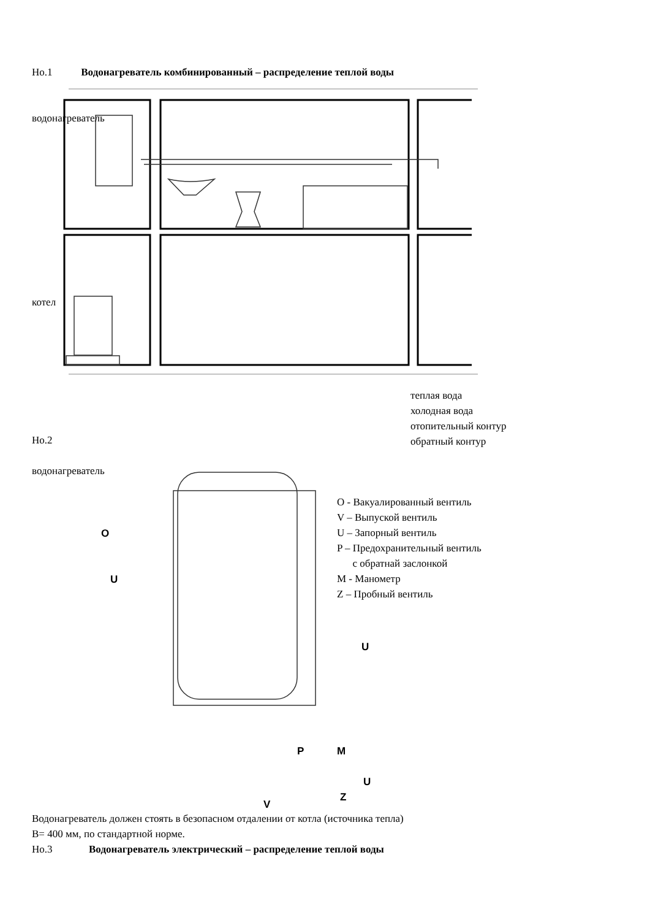Но.1 Водонагреватель комбинированный – распределение теплой воды
водонагреватель
котел
теплая вода
холодная вода
отопительный контур
обратный контур
Но.2
водонагреватель
O - Вакуалированный вентиль
V – Выпуской вентиль
U – Запорный вентиль
P – Предохранительный вентиль
с обратнай заслонкой
M - Манометр
Z – Пробный вентиль
O
U
U
P M
U
Z
V
Водонагреватель должен стоять в безопасном отдалении от котла (источника тепла)
B= 400 мм, по стандартной норме.
Но.3 Водонагреватель электрический – распределение теплой воды